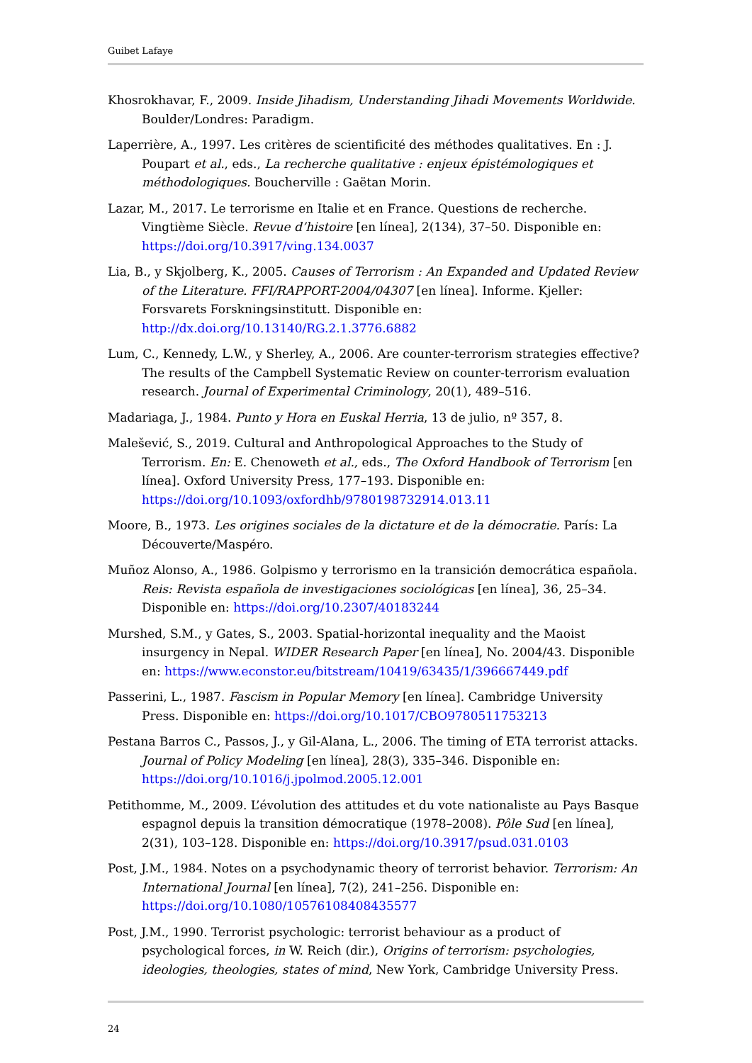Guibet Lafaye
Khosrokhavar, F., 2009. Inside Jihadism, Understanding Jihadi Movements Worldwide. Boulder/Londres: Paradigm.
Laperrière, A., 1997. Les critères de scientificité des méthodes qualitatives. En : J. Poupart et al., eds., La recherche qualitative : enjeux épistémologiques et méthodologiques. Boucherville : Gaëtan Morin.
Lazar, M., 2017. Le terrorisme en Italie et en France. Questions de recherche. Vingtième Siècle. Revue d’histoire [en línea], 2(134), 37–50. Disponible en: https://doi.org/10.3917/ving.134.0037
Lia, B., y Skjolberg, K., 2005. Causes of Terrorism : An Expanded and Updated Review of the Literature. FFI/RAPPORT-2004/04307 [en línea]. Informe. Kjeller: Forsvarets Forskningsinstitutt. Disponible en: http://dx.doi.org/10.13140/RG.2.1.3776.6882
Lum, C., Kennedy, L.W., y Sherley, A., 2006. Are counter-terrorism strategies effective? The results of the Campbell Systematic Review on counter-terrorism evaluation research. Journal of Experimental Criminology, 20(1), 489–516.
Madariaga, J., 1984. Punto y Hora en Euskal Herria, 13 de julio, nº 357, 8.
Malešević, S., 2019. Cultural and Anthropological Approaches to the Study of Terrorism. En: E. Chenoweth et al., eds., The Oxford Handbook of Terrorism [en línea]. Oxford University Press, 177–193. Disponible en: https://doi.org/10.1093/oxfordhb/9780198732914.013.11
Moore, B., 1973. Les origines sociales de la dictature et de la démocratie. París: La Découverte/Maspéro.
Muñoz Alonso, A., 1986. Golpismo y terrorismo en la transición democrática española. Reis: Revista española de investigaciones sociológicas [en línea], 36, 25–34. Disponible en: https://doi.org/10.2307/40183244
Murshed, S.M., y Gates, S., 2003. Spatial-horizontal inequality and the Maoist insurgency in Nepal. WIDER Research Paper [en línea], No. 2004/43. Disponible en: https://www.econstor.eu/bitstream/10419/63435/1/396667449.pdf
Passerini, L., 1987. Fascism in Popular Memory [en línea]. Cambridge University Press. Disponible en: https://doi.org/10.1017/CBO9780511753213
Pestana Barros C., Passos, J., y Gil-Alana, L., 2006. The timing of ETA terrorist attacks. Journal of Policy Modeling [en línea], 28(3), 335–346. Disponible en: https://doi.org/10.1016/j.jpolmod.2005.12.001
Petithomme, M., 2009. L’évolution des attitudes et du vote nationaliste au Pays Basque espagnol depuis la transition démocratique (1978–2008). Pôle Sud [en línea], 2(31), 103–128. Disponible en: https://doi.org/10.3917/psud.031.0103
Post, J.M., 1984. Notes on a psychodynamic theory of terrorist behavior. Terrorism: An International Journal [en línea], 7(2), 241–256. Disponible en: https://doi.org/10.1080/10576108408435577
Post, J.M., 1990. Terrorist psychologic: terrorist behaviour as a product of psychological forces, in W. Reich (dir.), Origins of terrorism: psychologies, ideologies, theologies, states of mind, New York, Cambridge University Press.
24